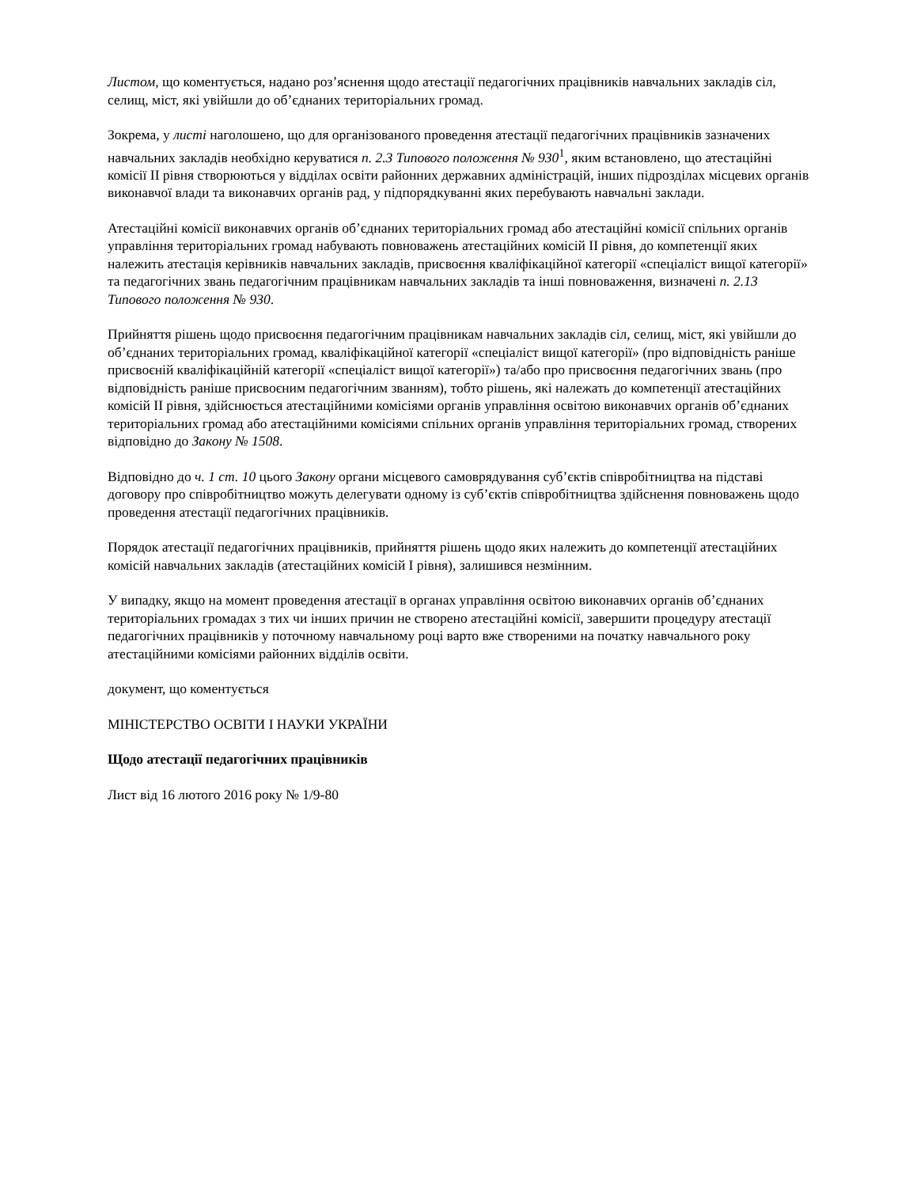Листом, що коментується, надано роз’яснення щодо атестації педагогічних працівників навчальних закладів сіл, селищ, міст, які увійшли до об’єднаних територіальних громад.
Зокрема, у листі наголошено, що для організованого проведення атестації педагогічних працівників зазначених навчальних закладів необхідно керуватися п. 2.3 Типового положення № 930<sup>1</sup>, яким встановлено, що атестаційні комісії II рівня створюються у відділах освіти районних державних адміністрацій, інших підрозділах місцевих органів виконавчої влади та виконавчих органів рад, у підпорядкуванні яких перебувають навчальні заклади.
Атестаційні комісії виконавчих органів об’єднаних територіальних громад або атестаційні комісії спільних органів управління територіальних громад набувають повноважень атестаційних комісій II рівня, до компетенції яких належить атестація керівників навчальних закладів, присвоєння кваліфікаційної категорії «спеціаліст вищої категорії» та педагогічних звань педагогічним працівникам навчальних закладів та інші повноваження, визначені п. 2.13 Типового положення № 930.
Прийняття рішень щодо присвоєння педагогічним працівникам навчальних закладів сіл, селищ, міст, які увійшли до об’єднаних територіальних громад, кваліфікаційної категорії «спеціаліст вищої категорії» (про відповідність раніше присвоєній кваліфікаційній категорії «спеціаліст вищої категорії») та/або про присвоєння педагогічних звань (про відповідність раніше присвоєним педагогічним званням), тобто рішень, які належать до компетенції атестаційних комісій II рівня, здійснюється атестаційними комісіями органів управління освітою виконавчих органів об’єднаних територіальних громад або атестаційними комісіями спільних органів управління територіальних громад, створених відповідно до Закону № 1508.
Відповідно до ч. 1 ст. 10 цього Закону органи місцевого самоврядування суб’єктів співробітництва на підставі договору про співробітництво можуть делегувати одному із суб’єктів співробітництва здійснення повноважень щодо проведення атестації педагогічних працівників.
Порядок атестації педагогічних працівників, прийняття рішень щодо яких належить до компетенції атестаційних комісій навчальних закладів (атестаційних комісій I рівня), залишився незмінним.
У випадку, якщо на момент проведення атестації в органах управління освітою виконавчих органів об’єднаних територіальних громадах з тих чи інших причин не створено атестаційні комісії, завершити процедуру атестації педагогічних працівників у поточному навчальному році варто вже створеними на початку навчального року атестаційними комісіями районних відділів освіти.
документ, що коментується
МІНІСТЕРСТВО ОСВІТИ І НАУКИ УКРАЇНИ
Щодо атестації педагогічних працівників
Лист від 16 лютого 2016 року № 1/9-80